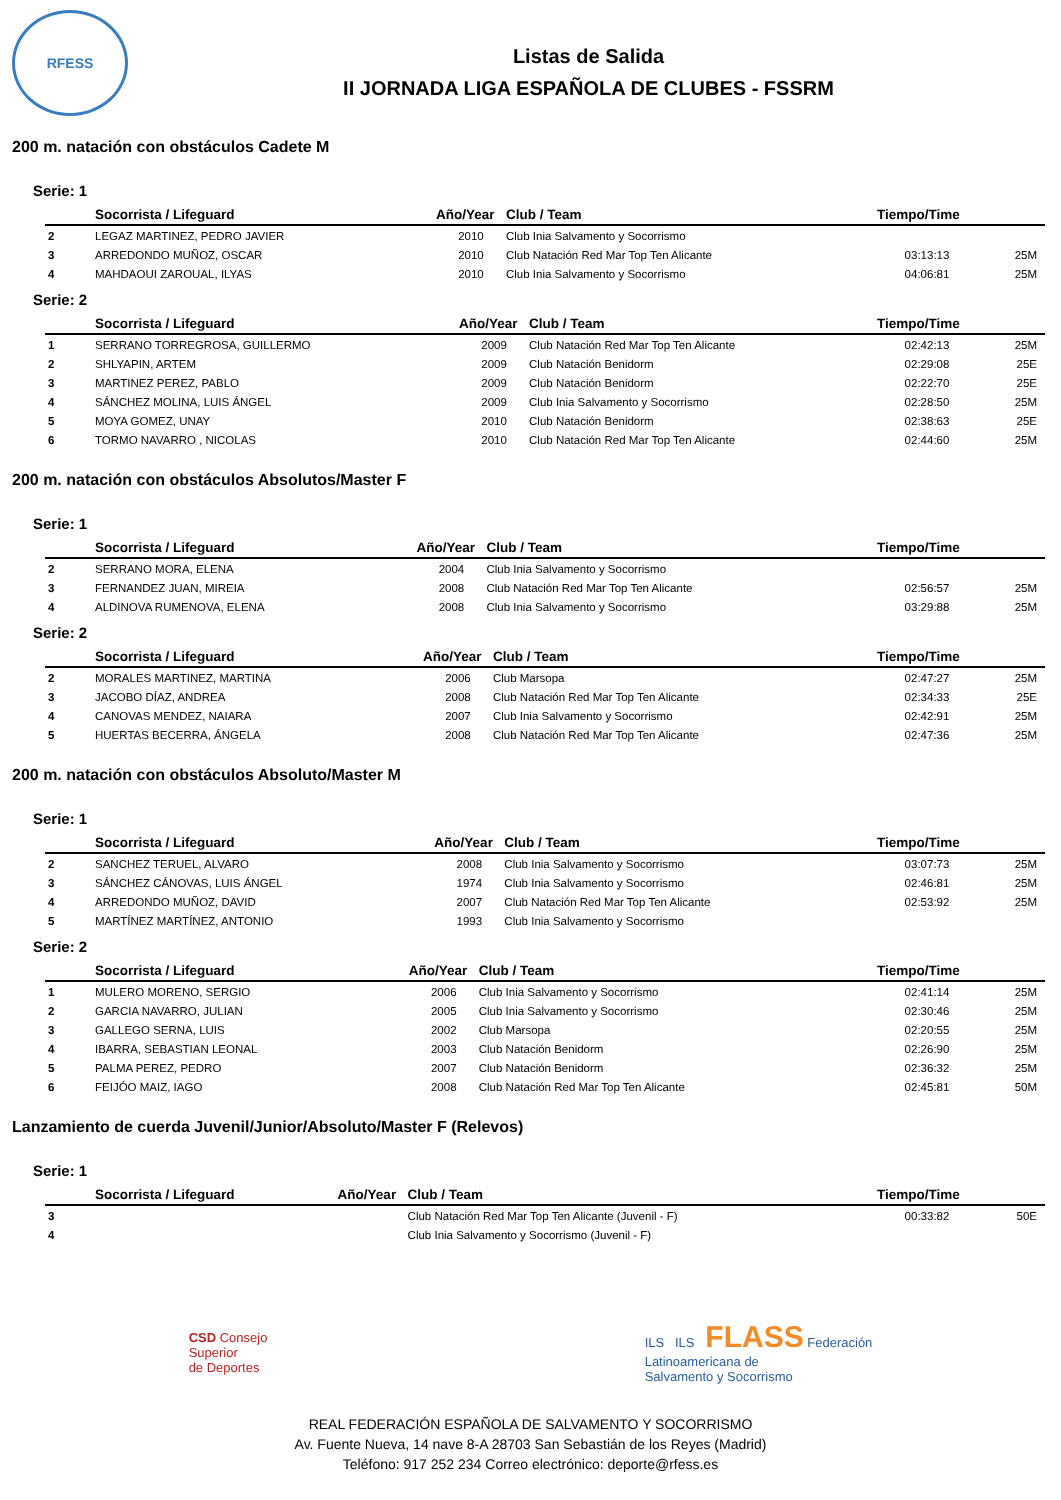RFESS
Listas de Salida
II JORNADA LIGA ESPAÑOLA DE CLUBES - FSSRM
200 m. natación con obstáculos Cadete M
Serie: 1
| | Socorrista / Lifeguard | Año/Year | Club / Team | Tiempo/Time | |
| --- | --- | --- | --- | --- | --- |
| 2 | LEGAZ MARTINEZ, PEDRO JAVIER | 2010 | Club Inia Salvamento y Socorrismo | | |
| 3 | ARREDONDO MUÑOZ, OSCAR | 2010 | Club Natación Red Mar Top Ten Alicante | 03:13:13 | 25M |
| 4 | MAHDAOUI ZAROUAL, ILYAS | 2010 | Club Inia Salvamento y Socorrismo | 04:06:81 | 25M |
Serie: 2
| | Socorrista / Lifeguard | Año/Year | Club / Team | Tiempo/Time | |
| --- | --- | --- | --- | --- | --- |
| 1 | SERRANO TORREGROSA, GUILLERMO | 2009 | Club Natación Red Mar Top Ten Alicante | 02:42:13 | 25M |
| 2 | SHLYAPIN, ARTEM | 2009 | Club Natación Benidorm | 02:29:08 | 25E |
| 3 | MARTINEZ PEREZ, PABLO | 2009 | Club Natación Benidorm | 02:22:70 | 25E |
| 4 | SÁNCHEZ MOLINA, LUIS ÁNGEL | 2009 | Club Inia Salvamento y Socorrismo | 02:28:50 | 25M |
| 5 | MOYA GOMEZ, UNAY | 2010 | Club Natación Benidorm | 02:38:63 | 25E |
| 6 | TORMO NAVARRO , NICOLAS | 2010 | Club Natación Red Mar Top Ten Alicante | 02:44:60 | 25M |
200 m. natación con obstáculos Absolutos/Master F
Serie: 1
| | Socorrista / Lifeguard | Año/Year | Club / Team | Tiempo/Time | |
| --- | --- | --- | --- | --- | --- |
| 2 | SERRANO MORA, ELENA | 2004 | Club Inia Salvamento y Socorrismo | | |
| 3 | FERNANDEZ JUAN, MIREIA | 2008 | Club Natación Red Mar Top Ten Alicante | 02:56:57 | 25M |
| 4 | ALDINOVA RUMENOVA, ELENA | 2008 | Club Inia Salvamento y Socorrismo | 03:29:88 | 25M |
Serie: 2
| | Socorrista / Lifeguard | Año/Year | Club / Team | Tiempo/Time | |
| --- | --- | --- | --- | --- | --- |
| 2 | MORALES MARTINEZ, MARTINA | 2006 | Club Marsopa | 02:47:27 | 25M |
| 3 | JACOBO DÍAZ, ANDREA | 2008 | Club Natación Red Mar Top Ten Alicante | 02:34:33 | 25E |
| 4 | CANOVAS MENDEZ, NAIARA | 2007 | Club Inia Salvamento y Socorrismo | 02:42:91 | 25M |
| 5 | HUERTAS BECERRA, ÁNGELA | 2008 | Club Natación Red Mar Top Ten Alicante | 02:47:36 | 25M |
200 m. natación con obstáculos Absoluto/Master M
Serie: 1
| | Socorrista / Lifeguard | Año/Year | Club / Team | Tiempo/Time | |
| --- | --- | --- | --- | --- | --- |
| 2 | SANCHEZ TERUEL, ALVARO | 2008 | Club Inia Salvamento y Socorrismo | 03:07:73 | 25M |
| 3 | SÁNCHEZ CÁNOVAS, LUIS ÁNGEL | 1974 | Club Inia Salvamento y Socorrismo | 02:46:81 | 25M |
| 4 | ARREDONDO MUÑOZ, DAVID | 2007 | Club Natación Red Mar Top Ten Alicante | 02:53:92 | 25M |
| 5 | MARTÍNEZ MARTÍNEZ, ANTONIO | 1993 | Club Inia Salvamento y Socorrismo | | |
Serie: 2
| | Socorrista / Lifeguard | Año/Year | Club / Team | Tiempo/Time | |
| --- | --- | --- | --- | --- | --- |
| 1 | MULERO MORENO, SERGIO | 2006 | Club Inia Salvamento y Socorrismo | 02:41:14 | 25M |
| 2 | GARCIA NAVARRO, JULIAN | 2005 | Club Inia Salvamento y Socorrismo | 02:30:46 | 25M |
| 3 | GALLEGO SERNA, LUIS | 2002 | Club Marsopa | 02:20:55 | 25M |
| 4 | IBARRA, SEBASTIAN LEONAL | 2003 | Club Natación Benidorm | 02:26:90 | 25M |
| 5 | PALMA PEREZ, PEDRO | 2007 | Club Natación Benidorm | 02:36:32 | 25M |
| 6 | FEIJÓO MAIZ, IAGO | 2008 | Club Natación Red Mar Top Ten Alicante | 02:45:81 | 50M |
Lanzamiento de cuerda Juvenil/Junior/Absoluto/Master F (Relevos)
Serie: 1
| | Socorrista / Lifeguard | Año/Year | Club / Team | Tiempo/Time | |
| --- | --- | --- | --- | --- | --- |
| 3 | | | Club Natación Red Mar Top Ten Alicante (Juvenil - F) | 00:33:82 | 50E |
| 4 | | | Club Inia Salvamento y Socorrismo (Juvenil - F) | | |
CSD Consejo
Superior
de Deportes
ILS ILS FLASS Federación
Latinoamericana de
Salvamento y Socorrismo
REAL FEDERACIÓN ESPAÑOLA DE SALVAMENTO Y SOCORRISMO
Av. Fuente Nueva, 14 nave 8-A 28703 San Sebastián de los Reyes (Madrid)
Teléfono: 917 252 234 Correo electrónico: deporte@rfess.es